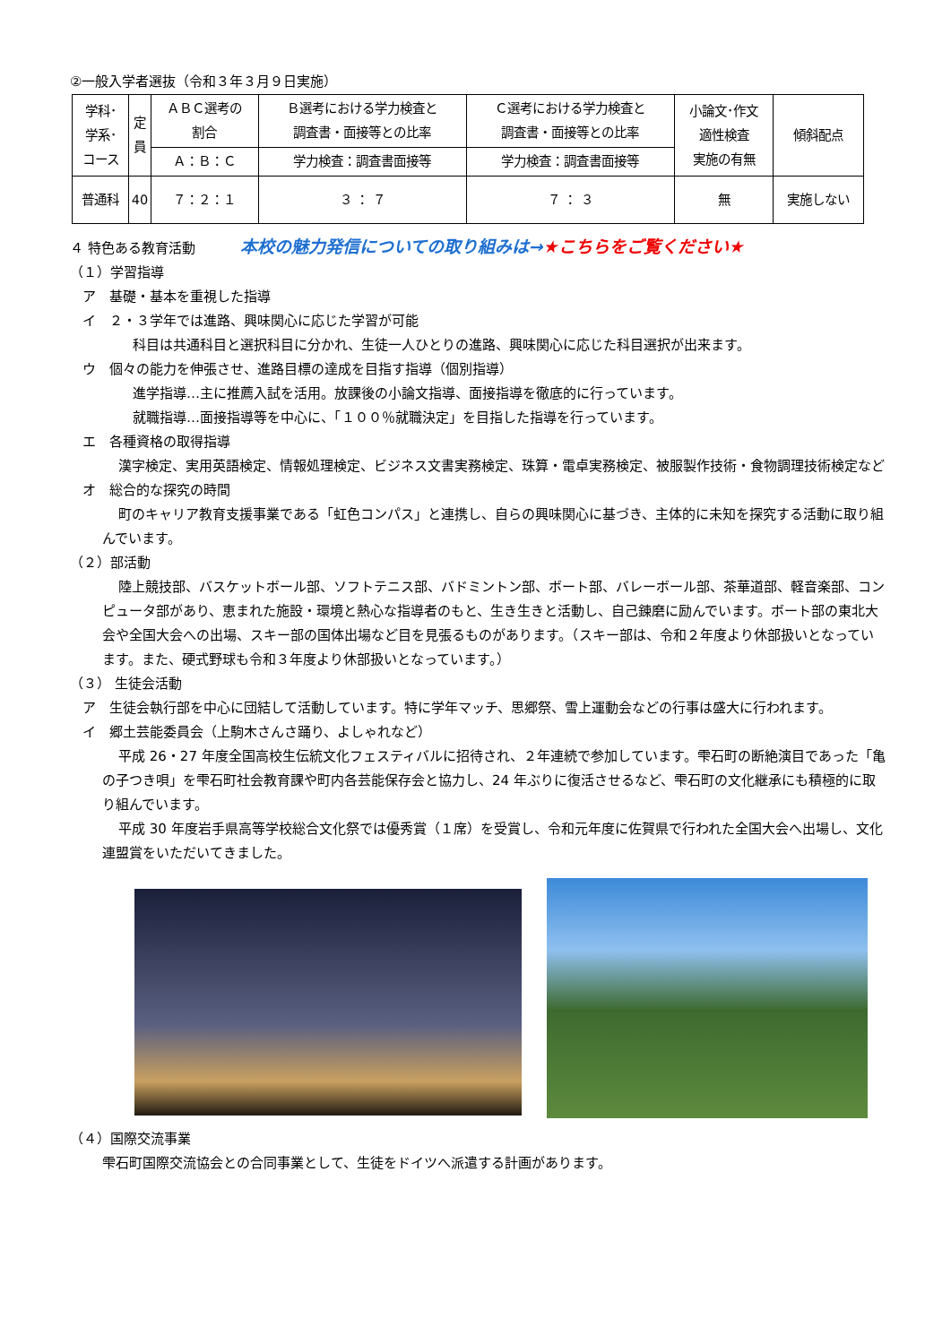②一般入学者選抜（令和３年３月９日実施）
| 学科･ 学系･ コース | 定 員 | ＡＢＣ選考の 割合 | Ｂ選考における学力検査と 調査書・面接等との比率 | Ｃ選考における学力検査と 調査書・面接等との比率 | 小論文･作文 適性検査 実施の有無 | 傾斜配点 |
| | | Ａ：Ｂ：Ｃ | 学力検査：調査書面接等 | 学力検査：調査書面接等 | | |
| 普通科 | 40 | ７：２：１ | ３ ： ７ | ７ ： ３ | 無 | 実施しない |
４ 特色ある教育活動 　　　本校の魅力発信についての取り組みは→★こちらをご覧ください★
（１）学習指導
ア　基礎・基本を重視した指導
イ　２・３学年では進路、興味関心に応じた学習が可能
科目は共通科目と選択科目に分かれ、生徒一人ひとりの進路、興味関心に応じた科目選択が出来ます。
ウ　個々の能力を伸張させ、進路目標の達成を目指す指導（個別指導）
進学指導…主に推薦入試を活用。放課後の小論文指導、面接指導を徹底的に行っています。
就職指導…面接指導等を中心に、「１００％就職決定」を目指した指導を行っています。
エ　各種資格の取得指導
漢字検定、実用英語検定、情報処理検定、ビジネス文書実務検定、珠算・電卓実務検定、被服製作技術・食物調理技術検定など
オ　総合的な探究の時間
町のキャリア教育支援事業である「虹色コンパス」と連携し、自らの興味関心に基づき、主体的に未知を探究する活動に取り組んでいます。
（２）部活動
陸上競技部、バスケットボール部、ソフトテニス部、バドミントン部、ボート部、バレーボール部、茶華道部、軽音楽部、コンピュータ部があり、恵まれた施設・環境と熱心な指導者のもと、生き生きと活動し、自己錬磨に励んでいます。ボート部の東北大会や全国大会への出場、スキー部の国体出場など目を見張るものがあります。（スキー部は、令和２年度より休部扱いとなっています。また、硬式野球も令和３年度より休部扱いとなっています。）
（３） 生徒会活動
ア　生徒会執行部を中心に団結して活動しています。特に学年マッチ、思郷祭、雪上運動会などの行事は盛大に行われます。
イ　郷土芸能委員会（上駒木さんさ踊り、よしゃれなど）
平成 26・27 年度全国高校生伝統文化フェスティバルに招待され、２年連続で参加しています。雫石町の断絶演目であった「亀の子つき唄」を雫石町社会教育課や町内各芸能保存会と協力し、24 年ぶりに復活させるなど、雫石町の文化継承にも積極的に取り組んでいます。
平成 30 年度岩手県高等学校総合文化祭では優秀賞（１席）を受賞し、令和元年度に佐賀県で行われた全国大会へ出場し、文化連盟賞をいただいてきました。
（４）国際交流事業
雫石町国際交流協会との合同事業として、生徒をドイツへ派遣する計画があります。